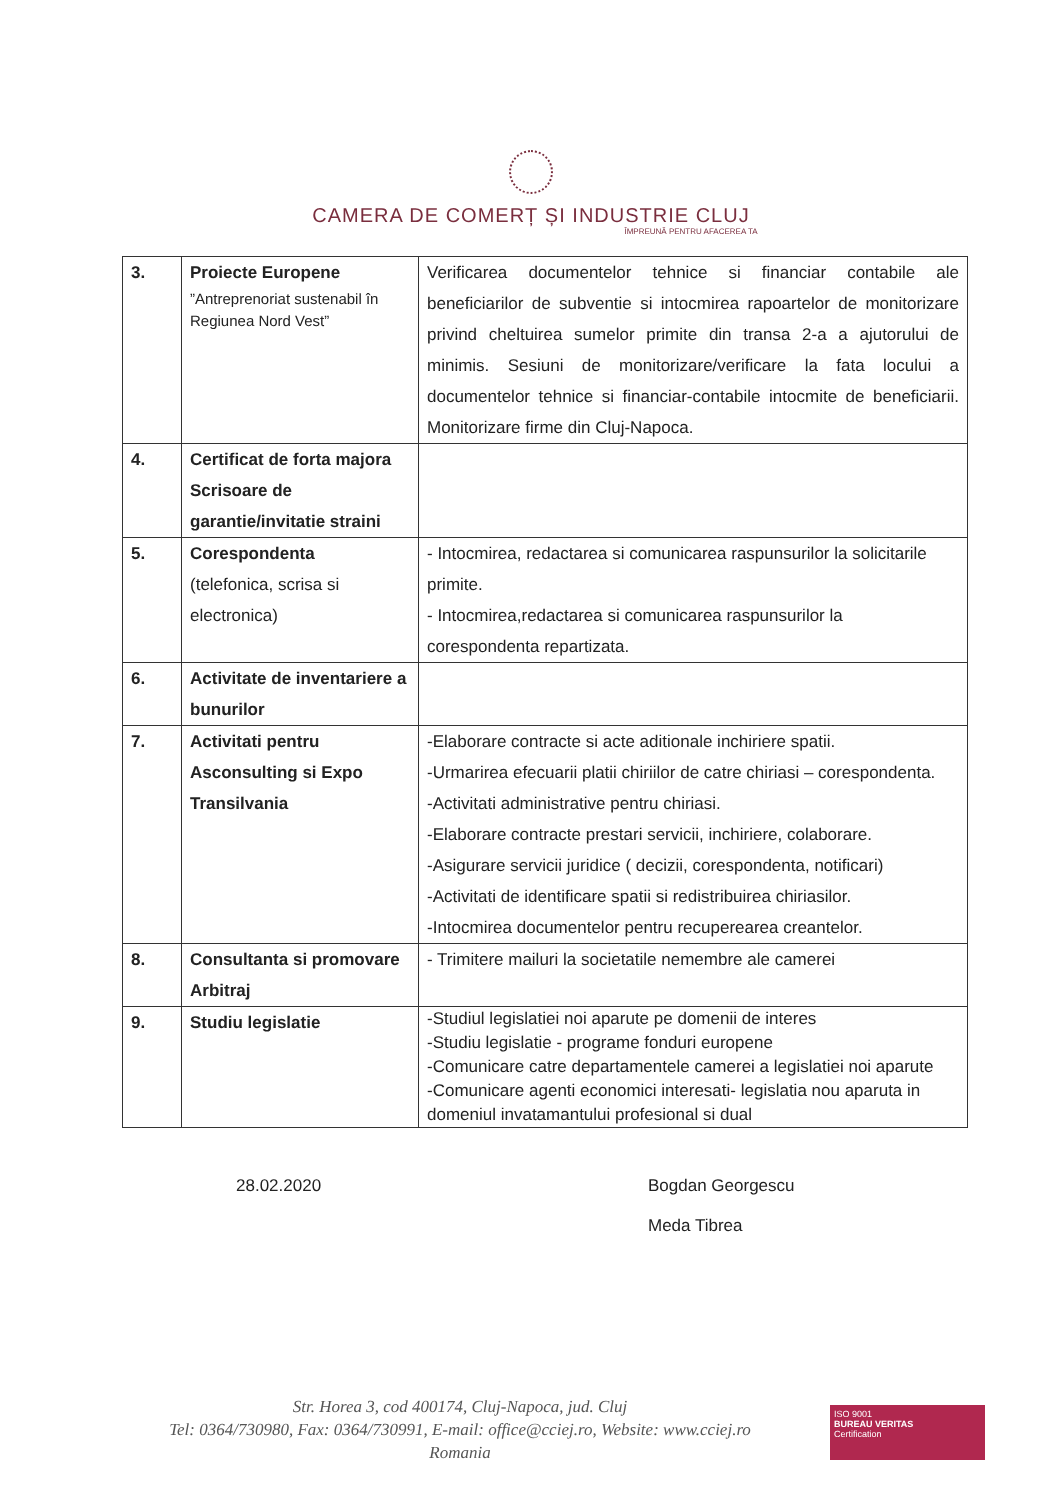CAMERA DE COMERȚ ȘI INDUSTRIE CLUJ
ÎMPREUNĂ PENTRU AFACEREA TA
| 3. | Proiecte Europene ”Antreprenoriat sustenabil în Regiunea Nord Vest” | Verificarea documentelor tehnice si financiar contabile ale beneficiarilor de subventie si intocmirea rapoartelor de monitorizare privind cheltuirea sumelor primite din transa 2-a a ajutorului de minimis. Sesiuni de monitorizare/verificare la fata locului a documentelor tehnice si financiar-contabile intocmite de beneficiarii. Monitorizare firme din Cluj-Napoca. |
| 4. | Certificat de forta majora Scrisoare de garantie/invitatie straini | |
| 5. | Corespondenta (telefonica, scrisa si electronica) | - Intocmirea, redactarea si comunicarea raspunsurilor la solicitarile primite. - Intocmirea,redactarea si comunicarea raspunsurilor la corespondenta repartizata. |
| 6. | Activitate de inventariere a bunurilor | |
| 7. | Activitati pentru Asconsulting si Expo Transilvania | -Elaborare contracte si acte aditionale inchiriere spatii. -Urmarirea efecuarii platii chiriilor de catre chiriasi – corespondenta. -Activitati administrative pentru chiriasi. -Elaborare contracte prestari servicii, inchiriere, colaborare. -Asigurare servicii juridice ( decizii, corespondenta, notificari) -Activitati de identificare spatii si redistribuirea chiriasilor. -Intocmirea documentelor pentru recuperearea creantelor. |
| 8. | Consultanta si promovare Arbitraj | - Trimitere mailuri la societatile nemembre ale camerei |
| 9. | Studiu legislatie | -Studiul legislatiei noi aparute pe domenii de interes -Studiu legislatie - programe fonduri europene -Comunicare catre departamentele camerei a legislatiei noi aparute -Comunicare agenti economici interesati- legislatia nou aparuta in domeniul invatamantului profesional si dual |
28.02.2020 Bogdan Georgescu
Meda Tibrea
Str. Horea 3, cod 400174, Cluj-Napoca, jud. Cluj
Tel: 0364/730980, Fax: 0364/730991, E-mail: office@cciej.ro, Website: www.cciej.ro
Romania
ISO 9001
BUREAU VERITAS
Certification